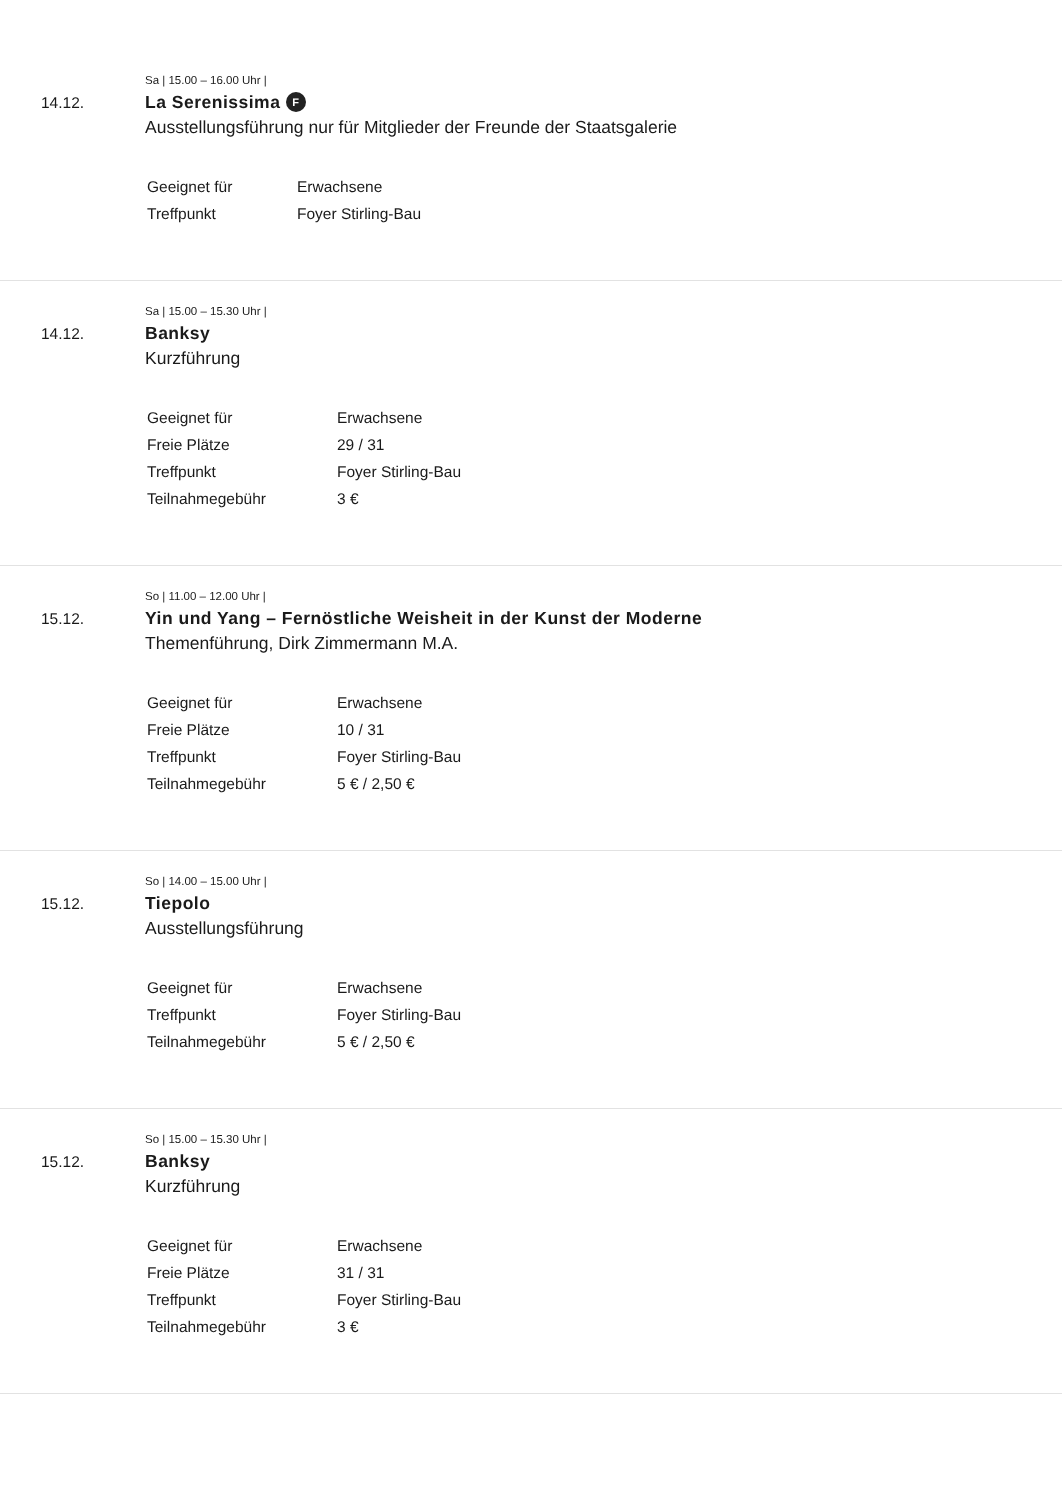Sa | 15.00 – 16.00 Uhr |
14.12. La Serenissima F
Ausstellungsführung nur für Mitglieder der Freunde der Staatsgalerie
| Geeignet für | Erwachsene |
| Treffpunkt | Foyer Stirling-Bau |
Sa | 15.00 – 15.30 Uhr |
14.12. Banksy
Kurzführung
| Geeignet für | Erwachsene |
| Freie Plätze | 29 / 31 |
| Treffpunkt | Foyer Stirling-Bau |
| Teilnahmegebühr | 3 € |
So | 11.00 – 12.00 Uhr |
15.12. Yin und Yang – Fernöstliche Weisheit in der Kunst der Moderne
Themenführung, Dirk Zimmermann M.A.
| Geeignet für | Erwachsene |
| Freie Plätze | 10 / 31 |
| Treffpunkt | Foyer Stirling-Bau |
| Teilnahmegebühr | 5 € / 2,50 € |
So | 14.00 – 15.00 Uhr |
15.12. Tiepolo
Ausstellungsführung
| Geeignet für | Erwachsene |
| Treffpunkt | Foyer Stirling-Bau |
| Teilnahmegebühr | 5 € / 2,50 € |
So | 15.00 – 15.30 Uhr |
15.12. Banksy
Kurzführung
| Geeignet für | Erwachsene |
| Freie Plätze | 31 / 31 |
| Treffpunkt | Foyer Stirling-Bau |
| Teilnahmegebühr | 3 € |